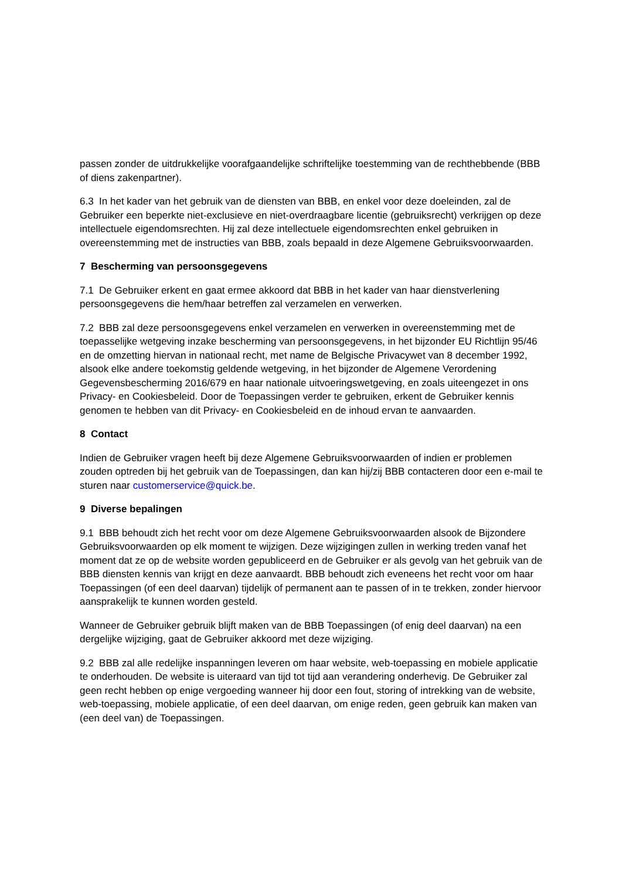passen zonder de uitdrukkelijke voorafgaandelijke schriftelijke toestemming van de rechthebbende (BBB of diens zakenpartner).
6.3 In het kader van het gebruik van de diensten van BBB, en enkel voor deze doeleinden, zal de Gebruiker een beperkte niet-exclusieve en niet-overdraagbare licentie (gebruiksrecht) verkrijgen op deze intellectuele eigendomsrechten. Hij zal deze intellectuele eigendomsrechten enkel gebruiken in overeenstemming met de instructies van BBB, zoals bepaald in deze Algemene Gebruiksvoorwaarden.
7 Bescherming van persoonsgegevens
7.1 De Gebruiker erkent en gaat ermee akkoord dat BBB in het kader van haar dienstverlening persoonsgegevens die hem/haar betreffen zal verzamelen en verwerken.
7.2 BBB zal deze persoonsgegevens enkel verzamelen en verwerken in overeenstemming met de toepasselijke wetgeving inzake bescherming van persoonsgegevens, in het bijzonder EU Richtlijn 95/46 en de omzetting hiervan in nationaal recht, met name de Belgische Privacywet van 8 december 1992, alsook elke andere toekomstig geldende wetgeving, in het bijzonder de Algemene Verordening Gegevensbescherming 2016/679 en haar nationale uitvoeringswetgeving, en zoals uiteengezet in ons Privacy- en Cookiesbeleid. Door de Toepassingen verder te gebruiken, erkent de Gebruiker kennis genomen te hebben van dit Privacy- en Cookiesbeleid en de inhoud ervan te aanvaarden.
8 Contact
Indien de Gebruiker vragen heeft bij deze Algemene Gebruiksvoorwaarden of indien er problemen zouden optreden bij het gebruik van de Toepassingen, dan kan hij/zij BBB contacteren door een e-mail te sturen naar customerservice@quick.be.
9 Diverse bepalingen
9.1 BBB behoudt zich het recht voor om deze Algemene Gebruiksvoorwaarden alsook de Bijzondere Gebruiksvoorwaarden op elk moment te wijzigen. Deze wijzigingen zullen in werking treden vanaf het moment dat ze op de website worden gepubliceerd en de Gebruiker er als gevolg van het gebruik van de BBB diensten kennis van krijgt en deze aanvaardt. BBB behoudt zich eveneens het recht voor om haar Toepassingen (of een deel daarvan) tijdelijk of permanent aan te passen of in te trekken, zonder hiervoor aansprakelijk te kunnen worden gesteld.
Wanneer de Gebruiker gebruik blijft maken van de BBB Toepassingen (of enig deel daarvan) na een dergelijke wijziging, gaat de Gebruiker akkoord met deze wijziging.
9.2 BBB zal alle redelijke inspanningen leveren om haar website, web-toepassing en mobiele applicatie te onderhouden. De website is uiteraard van tijd tot tijd aan verandering onderhevig. De Gebruiker zal geen recht hebben op enige vergoeding wanneer hij door een fout, storing of intrekking van de website, web-toepassing, mobiele applicatie, of een deel daarvan, om enige reden, geen gebruik kan maken van (een deel van) de Toepassingen.